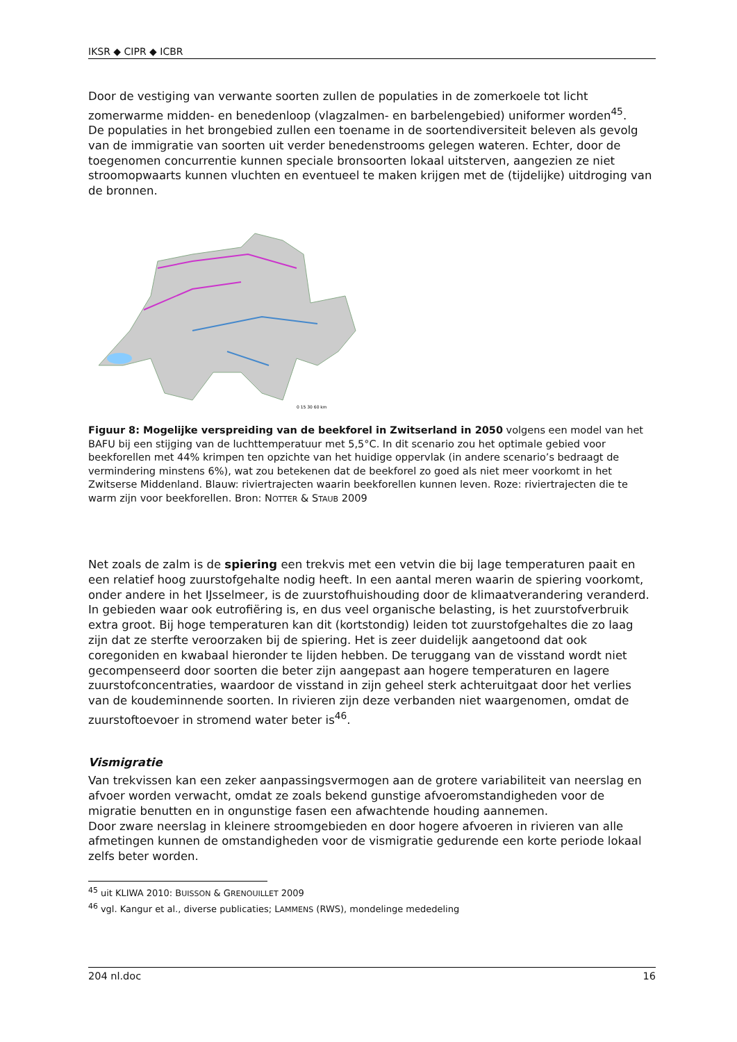IKSR ◆ CIPR ◆ ICBR
Door de vestiging van verwante soorten zullen de populaties in de zomerkoele tot licht zomerwarme midden- en benedenloop (vlagzalmen- en barbelengebied) uniformer worden<sup>45</sup>.
De populaties in het brongebied zullen een toename in de soortendiversiteit beleven als gevolg van de immigratie van soorten uit verder benedenstrooms gelegen wateren. Echter, door de toegenomen concurrentie kunnen speciale bronsoorten lokaal uitsterven, aangezien ze niet stroomopwaarts kunnen vluchten en eventueel te maken krijgen met de (tijdelijke) uitdroging van de bronnen.
0 15 30 60 km
Figuur 8: Mogelijke verspreiding van de beekforel in Zwitserland in 2050 volgens een model van het BAFU bij een stijging van de luchttemperatuur met 5,5°C. In dit scenario zou het optimale gebied voor beekforellen met 44% krimpen ten opzichte van het huidige oppervlak (in andere scenario’s bedraagt de vermindering minstens 6%), wat zou betekenen dat de beekforel zo goed als niet meer voorkomt in het Zwitserse Middenland. Blauw: riviertrajecten waarin beekforellen kunnen leven. Roze: riviertrajecten die te warm zijn voor beekforellen. Bron: NOTTER & STAUB 2009
Net zoals de zalm is de spiering een trekvis met een vetvin die bij lage temperaturen paait en een relatief hoog zuurstofgehalte nodig heeft. In een aantal meren waarin de spiering voorkomt, onder andere in het IJsselmeer, is de zuurstofhuishouding door de klimaatverandering veranderd. In gebieden waar ook eutrofiëring is, en dus veel organische belasting, is het zuurstofverbruik extra groot. Bij hoge temperaturen kan dit (kortstondig) leiden tot zuurstofgehaltes die zo laag zijn dat ze sterfte veroorzaken bij de spiering. Het is zeer duidelijk aangetoond dat ook coregoniden en kwabaal hieronder te lijden hebben. De teruggang van de visstand wordt niet gecompenseerd door soorten die beter zijn aangepast aan hogere temperaturen en lagere zuurstofconcentraties, waardoor de visstand in zijn geheel sterk achteruitgaat door het verlies van de koudeminnende soorten. In rivieren zijn deze verbanden niet waargenomen, omdat de zuurstoftoevoer in stromend water beter is<sup>46</sup>.
Vismigratie
Van trekvissen kan een zeker aanpassingsvermogen aan de grotere variabiliteit van neerslag en afvoer worden verwacht, omdat ze zoals bekend gunstige afvoeromstandigheden voor de migratie benutten en in ongunstige fasen een afwachtende houding aannemen.
Door zware neerslag in kleinere stroomgebieden en door hogere afvoeren in rivieren van alle afmetingen kunnen de omstandigheden voor de vismigratie gedurende een korte periode lokaal zelfs beter worden.
<sup>45</sup> uit KLIWA 2010: BUISSON & GRENOUILLET 2009
<sup>46</sup> vgl. Kangur et al., diverse publicaties; LAMMENS (RWS), mondelinge mededeling
204 nl.doc 16